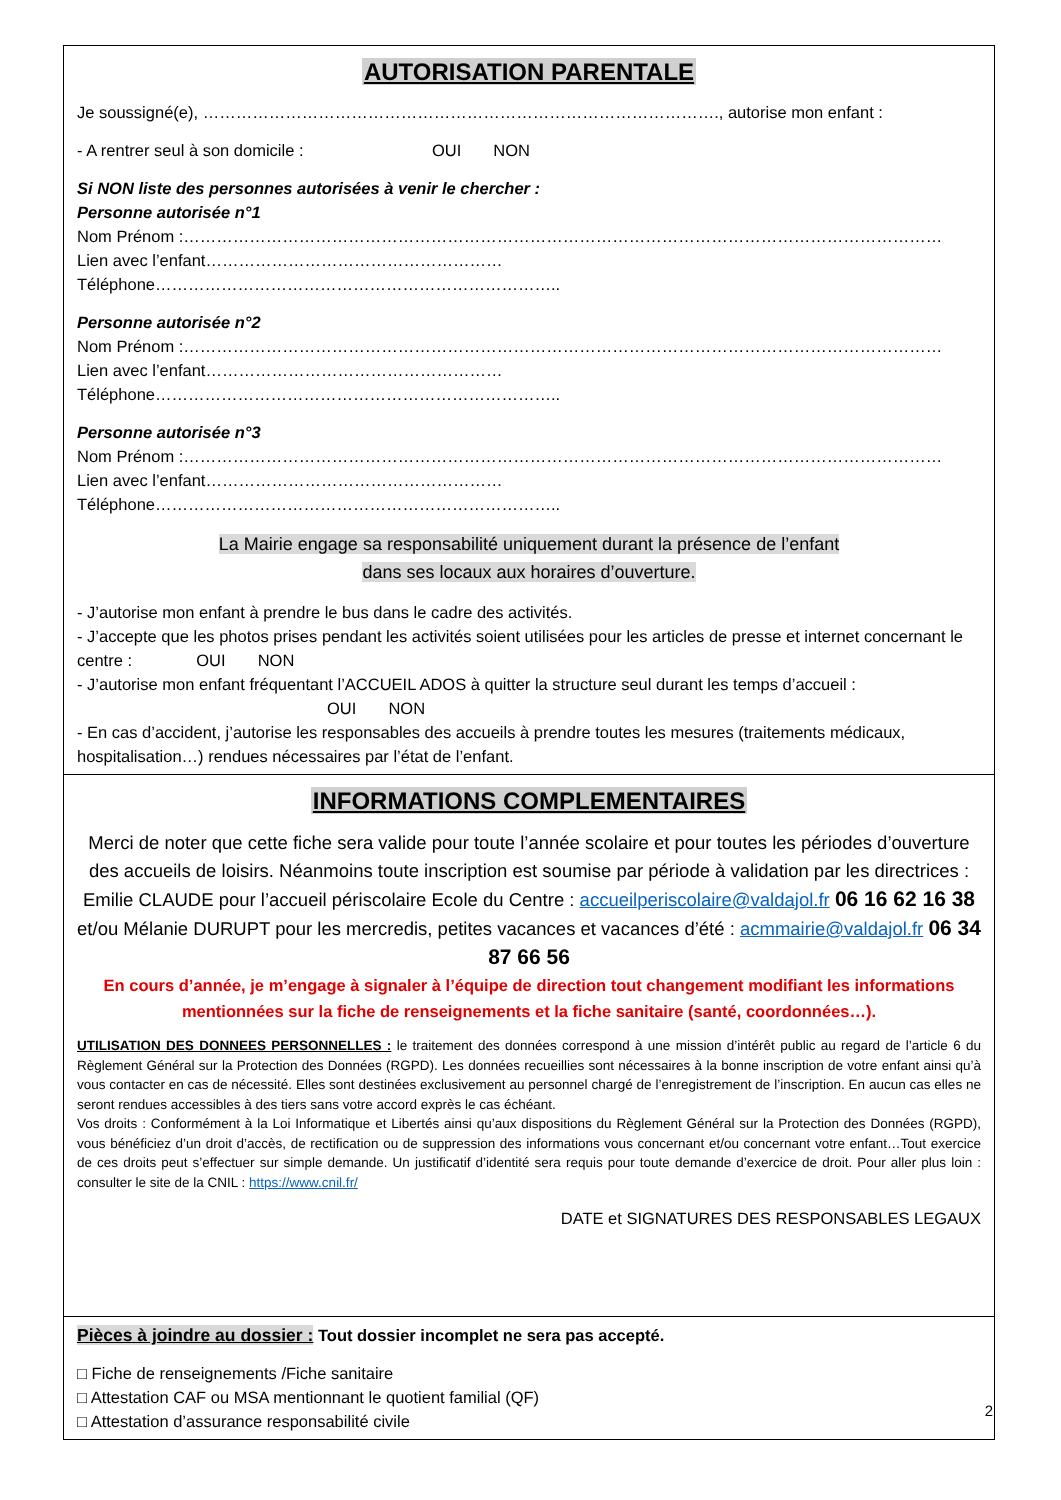AUTORISATION PARENTALE
Je soussigné(e), …………………………………………………………………………………., autorise mon enfant :
- A rentrer seul à son domicile : OUI NON
Si NON liste des personnes autorisées à venir le chercher :
Personne autorisée n°1
Nom Prénom :…………………………………………………………………………………………………………………………
Lien avec l’enfant……………………………………………… Téléphone………………………………………………………………..
Personne autorisée n°2
Nom Prénom :…………………………………………………………………………………………………………………………
Lien avec l’enfant……………………………………………… Téléphone………………………………………………………………..
Personne autorisée n°3
Nom Prénom :…………………………………………………………………………………………………………………………
Lien avec l’enfant……………………………………………… Téléphone………………………………………………………………..
La Mairie engage sa responsabilité uniquement durant la présence de l’enfant
dans ses locaux aux horaires d’ouverture.
- J’autorise mon enfant à prendre le bus dans le cadre des activités.
- J’accepte que les photos prises pendant les activités soient utilisées pour les articles de presse et internet concernant le centre : OUI NON
- J’autorise mon enfant fréquentant l’ACCUEIL ADOS à quitter la structure seul durant les temps d’accueil :
OUI NON
- En cas d’accident, j’autorise les responsables des accueils à prendre toutes les mesures (traitements médicaux, hospitalisation…) rendues nécessaires par l’état de l’enfant.
INFORMATIONS COMPLEMENTAIRES
Merci de noter que cette fiche sera valide pour toute l’année scolaire et pour toutes les périodes d’ouverture des accueils de loisirs. Néanmoins toute inscription est soumise par période à validation par les directrices : Emilie CLAUDE pour l’accueil périscolaire Ecole du Centre : accueilperiscolaire@valdajol.fr 06 16 62 16 38 et/ou Mélanie DURUPT pour les mercredis, petites vacances et vacances d’été : acmmairie@valdajol.fr 06 34 87 66 56
En cours d’année, je m’engage à signaler à l’équipe de direction tout changement modifiant les informations mentionnées sur la fiche de renseignements et la fiche sanitaire (santé, coordonnées…).
UTILISATION DES DONNEES PERSONNELLES : le traitement des données correspond à une mission d’intérêt public au regard de l’article 6 du Règlement Général sur la Protection des Données (RGPD). Les données recueillies sont nécessaires à la bonne inscription de votre enfant ainsi qu’à vous contacter en cas de nécessité. Elles sont destinées exclusivement au personnel chargé de l’enregistrement de l’inscription. En aucun cas elles ne seront rendues accessibles à des tiers sans votre accord exprès le cas échéant.
Vos droits : Conformément à la Loi Informatique et Libertés ainsi qu’aux dispositions du Règlement Général sur la Protection des Données (RGPD), vous bénéficiez d’un droit d’accès, de rectification ou de suppression des informations vous concernant et/ou concernant votre enfant…Tout exercice de ces droits peut s’effectuer sur simple demande. Un justificatif d’identité sera requis pour toute demande d’exercice de droit. Pour aller plus loin : consulter le site de la CNIL : https://www.cnil.fr/
DATE et SIGNATURES DES RESPONSABLES LEGAUX
Pièces à joindre au dossier : Tout dossier incomplet ne sera pas accepté.
□ Fiche de renseignements /Fiche sanitaire
□ Attestation CAF ou MSA mentionnant le quotient familial (QF)
□ Attestation d’assurance responsabilité civile
2